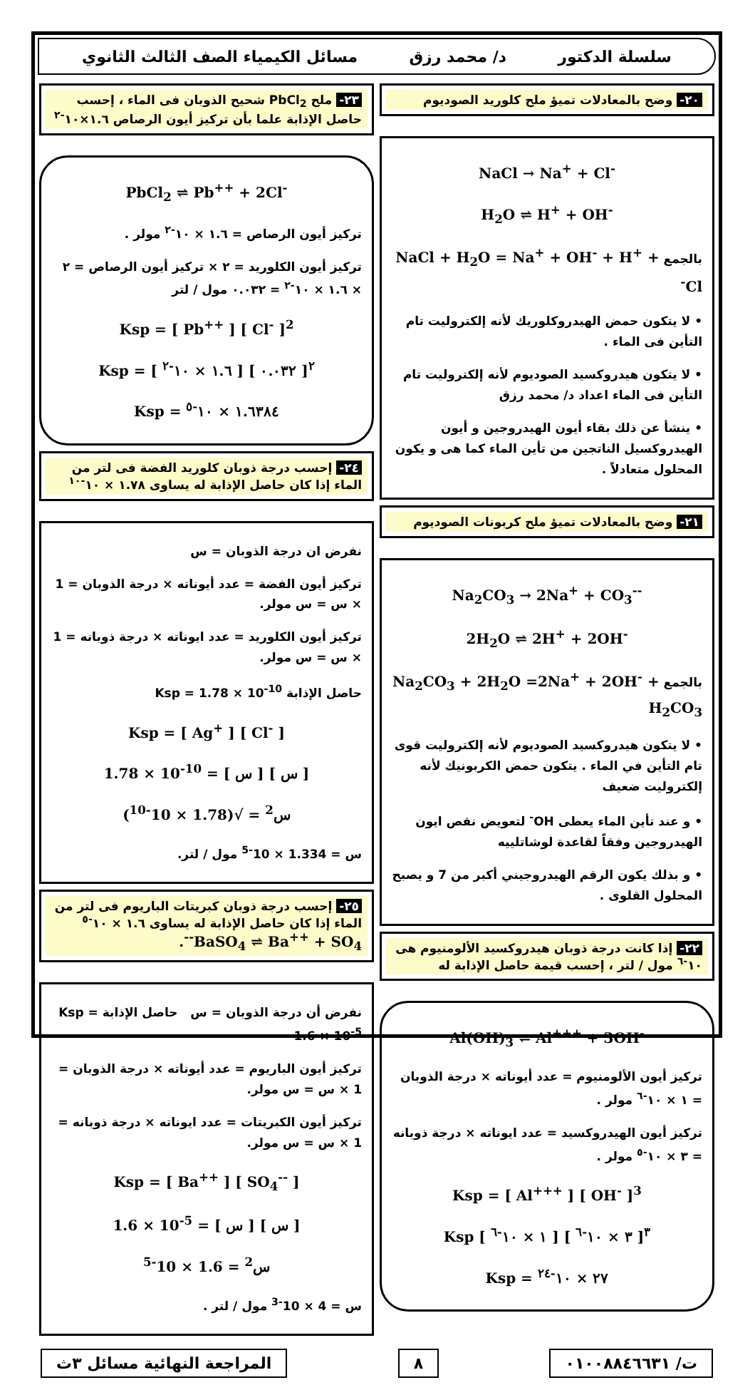سلسلة الدكتور د/ محمد رزق مسائل الكيمياء الصف الثالث الثانوي
٢٠- وضح بالمعادلات تميؤ ملح كلوريد الصوديوم
NaCl → Na<sup>+</sup> + Cl<sup>-</sup>
H<sub>2</sub>O ⇌ H<sup>+</sup> + OH<sup>-</sup>
بالجمع NaCl + H<sub>2</sub>O = Na<sup>+</sup> + OH<sup>-</sup> + H<sup>+</sup> + Cl<sup>-</sup>
• لا يتكون حمض الهيدروكلوريك لأنه إلكتروليت تام التأين فى الماء .
• لا يتكون هيدروكسيد الصوديوم لأنه إلكتروليت تام التأين فى الماء اعداد د/ محمد رزق
• ينشأ عن ذلك بقاء أيون الهيدروجين و أيون الهيدروكسيل الناتجين من تأين الماء كما هى و يكون المحلول متعادلاً .
٢١- وضح بالمعادلات تميؤ ملح كربونات الصوديوم
Na<sub>2</sub>CO<sub>3</sub> → 2Na<sup>+</sup> + CO<sub>3</sub><sup>--</sup>
2H<sub>2</sub>O ⇌ 2H<sup>+</sup> + 2OH<sup>-</sup>
بالجمع Na<sub>2</sub>CO<sub>3</sub> + 2H<sub>2</sub>O =2Na<sup>+</sup> + 2OH<sup>-</sup> + H<sub>2</sub>CO<sub>3</sub>
• لا يتكون هيدروكسيد الصوديوم لأنه إلكتروليت قوى تام التأين في الماء . يتكون حمض الكربونيك لأنه إلكتروليت ضعيف
• و عند تأين الماء يعطى OH<sup>-</sup> لتعويض نقص ايون الهيدروجين وفقاً لقاعدة لوشاتلييه
• و بذلك يكون الرقم الهيدروجيني أكبر من 7 و يصبح المحلول القلوى .
٢٢- إذا كانت درجة ذوبان هيدروكسيد الألومنيوم هى ١٠<sup>-٦</sup> مول / لتر ، إحسب قيمة حاصل الإذابة له
Al(OH)<sub>3</sub> ⇌ Al<sup>+++</sup> + 3OH<sup>-</sup>
تركيز أيون الألومنيوم = عدد أيوناته × درجة الذوبان = ١ × ١٠<sup>-٦</sup> مولر .
تركيز أيون الهيدروكسيد = عدد ايوناته × درجة ذوبانه = ٣ × ١٠<sup>-٥</sup> مولر .
Ksp = [ Al<sup>+++</sup> ] [ OH<sup>-</sup> ]<sup>3</sup>
Ksp [ ١ × ١٠<sup>-٦</sup> ] [ ٣ × ١٠<sup>-٦</sup> ]<sup>٣</sup>
Ksp = ٢٧ × ١٠<sup>-٢٤</sup>
٢٣- ملح PbCl<sub>2</sub> شحيح الذوبان فى الماء ، إحسب حاصل الإذابة علما بأن تركيز أيون الرصاص ١.٦×١٠<sup>-٢</sup>
PbCl<sub>2</sub> ⇌ Pb<sup>++</sup> + 2Cl<sup>-</sup>
تركيز أيون الرصاص = ١.٦ × ١٠<sup>-٢</sup> مولر .
تركيز أيون الكلوريد = ٢ × تركيز أيون الرصاص = ٢ × ١.٦ × ١٠<sup>-٢</sup> = ٠.٠٣٢ مول / لتر
Ksp = [ Pb<sup>++</sup> ] [ Cl<sup>-</sup> ]<sup>2</sup>
Ksp = [ ١.٦ × ١٠<sup>-٢</sup> ] [ ٠.٠٣٢ ]<sup>٢</sup>
Ksp = ١.٦٣٨٤ × ١٠<sup>-٥</sup>
٢٤- إحسب درجة ذوبان كلوريد الفضة فى لتر من الماء إذا كان حاصل الإذابة له يساوى ١.٧٨ × ١٠<sup>-١٠</sup>
نفرض ان درجة الذوبان = س
تركيز أيون الفضة = عدد أيوناته × درجة الذوبان = 1 × س = س مولر.
تركيز أيون الكلوريد = عدد ايوناته × درجة ذوبانه = 1 × س = س مولر.
حاصل الإذابة Ksp = 1.78 × 10<sup>-10</sup>
Ksp = [ Ag<sup>+</sup> ] [ Cl<sup>-</sup> ]
1.78 × 10<sup>-10</sup> = [ س ] [ س ]
س<sup>2</sup> = √(1.78 × 10<sup>-10</sup>)
س = 1.334 × 10<sup>-5</sup> مول / لتر.
٢٥- إحسب درجة ذوبان كبريتات الباريوم فى لتر من الماء إذا كان حاصل الإذابة له يساوى ١.٦ × ١٠<sup>-٥</sup>
BaSO<sub>4</sub> ⇌ Ba<sup>++</sup> + SO<sub>4</sub><sup>--</sup>.
نفرض أن درجة الذوبان = س حاصل الإذابة Ksp = 1.6 × 10<sup>-5</sup>
تركيز أيون الباريوم = عدد أيوناته × درجة الذوبان = 1 × س = س مولر.
تركيز أيون الكبريتات = عدد ايوناته × درجة ذوبانه = 1 × س = س مولر.
Ksp = [ Ba<sup>++</sup> ] [ SO<sub>4</sub><sup>--</sup> ]
1.6 × 10<sup>-5</sup> = [ س ] [ س ]
س<sup>2</sup> = 1.6 × 10<sup>-5</sup>
س = 4 × 10<sup>-3</sup> مول / لتر .
ت/ ٠١٠٠٨٨٤٦٦٣١ ٨ المراجعة النهائية مسائل ٣ث